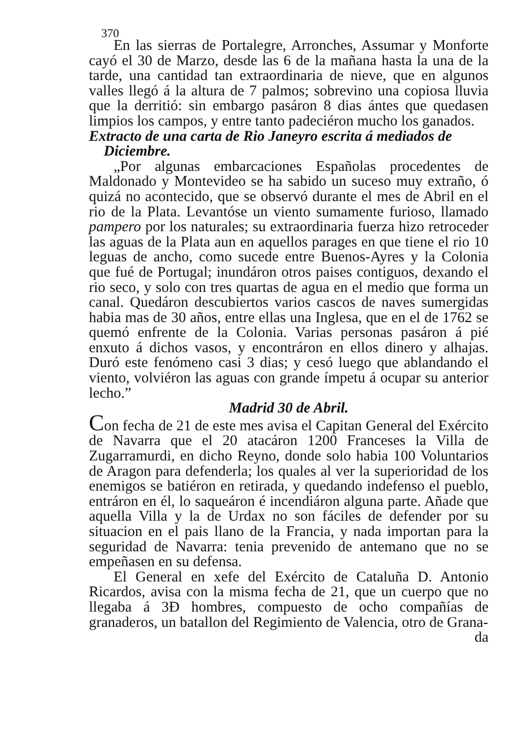370
En las sierras de Portalegre, Arronches, Assumar y Monforte cayó el 30 de Marzo, desde las 6 de la mañana hasta la una de la tarde, una cantidad tan extraordinaria de nieve, que en algunos valles llegó á la altura de 7 palmos; sobrevino una copiosa lluvia que la derritió: sin embargo pasáron 8 dias ántes que quedasen limpios los campos, y entre tanto padeciéron mucho los ganados.
Extracto de una carta de Rio Janeyro escrita á mediados de
Diciembre.
„Por algunas embarcaciones Españolas procedentes de Maldonado y Montevideo se ha sabido un suceso muy extraño, ó quizá no acontecido, que se observó durante el mes de Abril en el rio de la Plata. Levantóse un viento sumamente furioso, llamado pampero por los naturales; su extraordinaria fuerza hizo retroceder las aguas de la Plata aun en aquellos parages en que tiene el rio 10 leguas de ancho, como sucede entre Buenos-Ayres y la Colonia que fué de Portugal; inundáron otros paises contiguos, dexando el rio seco, y solo con tres quartas de agua en el medio que forma un canal. Quedáron descubiertos varios cascos de naves sumergidas habia mas de 30 años, entre ellas una Inglesa, que en el de 1762 se quemó enfrente de la Colonia. Varias personas pasáron á pié enxuto á dichos vasos, y encontráron en ellos dinero y alhajas. Duró este fenómeno casi 3 dias; y cesó luego que ablandando el viento, volviéron las aguas con grande ímpetu á ocupar su anterior lecho.”
Madrid 30 de Abril.
Con fecha de 21 de este mes avisa el Capitan General del Exército de Navarra que el 20 atacáron 1200 Franceses la Villa de Zugarramurdi, en dicho Reyno, donde solo habia 100 Voluntarios de Aragon para defenderla; los quales al ver la superioridad de los enemigos se batiéron en retirada, y quedando indefenso el pueblo, entráron en él, lo saqueáron é incendiáron alguna parte. Añade que aquella Villa y la de Urdax no son fáciles de defender por su situacion en el pais llano de la Francia, y nada importan para la seguridad de Navarra: tenia prevenido de antemano que no se empeñasen en su defensa.
El General en xefe del Exército de Cataluña D. Antonio Ricardos, avisa con la misma fecha de 21, que un cuerpo que no llegaba á 3Ɖ hombres, compuesto de ocho compañías de granaderos, un batallon del Regimiento de Valencia, otro de Grana-
da